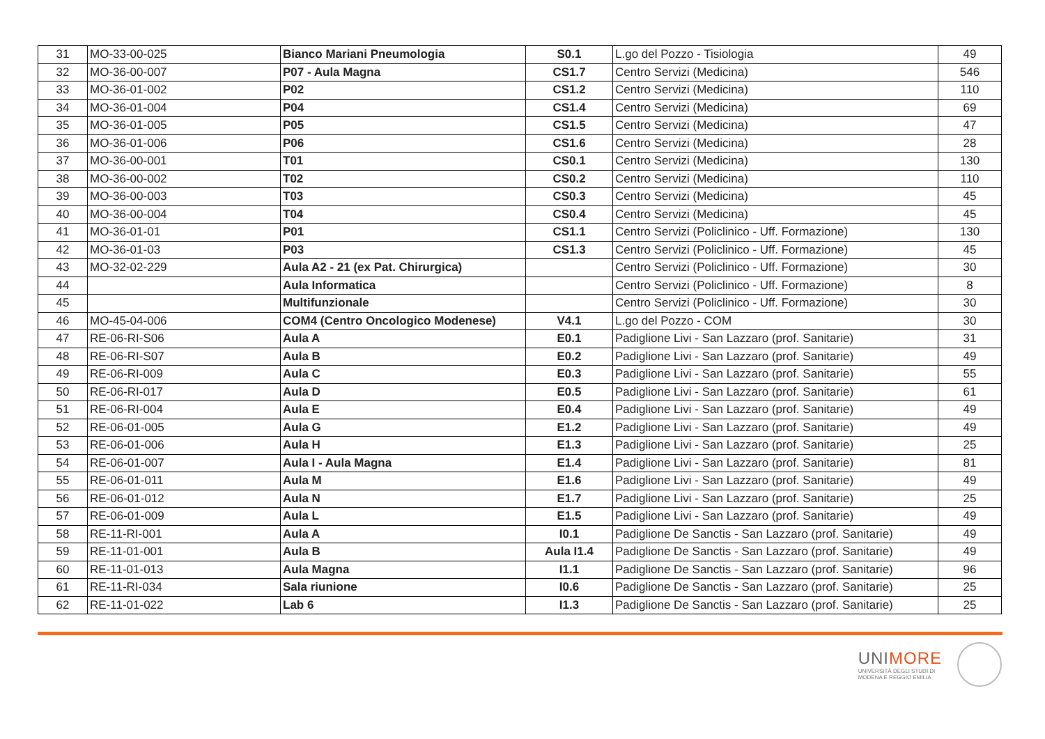| 31 | MO-33-00-025 | Bianco Mariani Pneumologia | S0.1 | L.go del Pozzo - Tisiologia | 49 |
| 32 | MO-36-00-007 | P07 - Aula Magna | CS1.7 | Centro Servizi (Medicina) | 546 |
| 33 | MO-36-01-002 | P02 | CS1.2 | Centro Servizi (Medicina) | 110 |
| 34 | MO-36-01-004 | P04 | CS1.4 | Centro Servizi (Medicina) | 69 |
| 35 | MO-36-01-005 | P05 | CS1.5 | Centro Servizi (Medicina) | 47 |
| 36 | MO-36-01-006 | P06 | CS1.6 | Centro Servizi (Medicina) | 28 |
| 37 | MO-36-00-001 | T01 | CS0.1 | Centro Servizi (Medicina) | 130 |
| 38 | MO-36-00-002 | T02 | CS0.2 | Centro Servizi (Medicina) | 110 |
| 39 | MO-36-00-003 | T03 | CS0.3 | Centro Servizi (Medicina) | 45 |
| 40 | MO-36-00-004 | T04 | CS0.4 | Centro Servizi (Medicina) | 45 |
| 41 | MO-36-01-01 | P01 | CS1.1 | Centro Servizi (Policlinico - Uff. Formazione) | 130 |
| 42 | MO-36-01-03 | P03 | CS1.3 | Centro Servizi (Policlinico - Uff. Formazione) | 45 |
| 43 | MO-32-02-229 | Aula A2 - 21 (ex Pat. Chirurgica) | | Centro Servizi (Policlinico - Uff. Formazione) | 30 |
| 44 | | Aula Informatica | | Centro Servizi (Policlinico - Uff. Formazione) | 8 |
| 45 | | Multifunzionale | | Centro Servizi (Policlinico - Uff. Formazione) | 30 |
| 46 | MO-45-04-006 | COM4 (Centro Oncologico Modenese) | V4.1 | L.go del Pozzo - COM | 30 |
| 47 | RE-06-RI-S06 | Aula A | E0.1 | Padiglione Livi - San Lazzaro (prof. Sanitarie) | 31 |
| 48 | RE-06-RI-S07 | Aula B | E0.2 | Padiglione Livi - San Lazzaro (prof. Sanitarie) | 49 |
| 49 | RE-06-RI-009 | Aula C | E0.3 | Padiglione Livi - San Lazzaro (prof. Sanitarie) | 55 |
| 50 | RE-06-RI-017 | Aula D | E0.5 | Padiglione Livi - San Lazzaro (prof. Sanitarie) | 61 |
| 51 | RE-06-RI-004 | Aula E | E0.4 | Padiglione Livi - San Lazzaro (prof. Sanitarie) | 49 |
| 52 | RE-06-01-005 | Aula G | E1.2 | Padiglione Livi - San Lazzaro (prof. Sanitarie) | 49 |
| 53 | RE-06-01-006 | Aula H | E1.3 | Padiglione Livi - San Lazzaro (prof. Sanitarie) | 25 |
| 54 | RE-06-01-007 | Aula I - Aula Magna | E1.4 | Padiglione Livi - San Lazzaro (prof. Sanitarie) | 81 |
| 55 | RE-06-01-011 | Aula M | E1.6 | Padiglione Livi - San Lazzaro (prof. Sanitarie) | 49 |
| 56 | RE-06-01-012 | Aula N | E1.7 | Padiglione Livi - San Lazzaro (prof. Sanitarie) | 25 |
| 57 | RE-06-01-009 | Aula L | E1.5 | Padiglione Livi - San Lazzaro (prof. Sanitarie) | 49 |
| 58 | RE-11-RI-001 | Aula A | I0.1 | Padiglione De Sanctis - San Lazzaro (prof. Sanitarie) | 49 |
| 59 | RE-11-01-001 | Aula B | Aula I1.4 | Padiglione De Sanctis - San Lazzaro (prof. Sanitarie) | 49 |
| 60 | RE-11-01-013 | Aula Magna | I1.1 | Padiglione De Sanctis - San Lazzaro (prof. Sanitarie) | 96 |
| 61 | RE-11-RI-034 | Sala riunione | I0.6 | Padiglione De Sanctis - San Lazzaro (prof. Sanitarie) | 25 |
| 62 | RE-11-01-022 | Lab 6 | I1.3 | Padiglione De Sanctis - San Lazzaro (prof. Sanitarie) | 25 |
UNIMORE
UNIVERSITÀ DEGLI STUDI DI
MODENA E REGGIO EMILIA